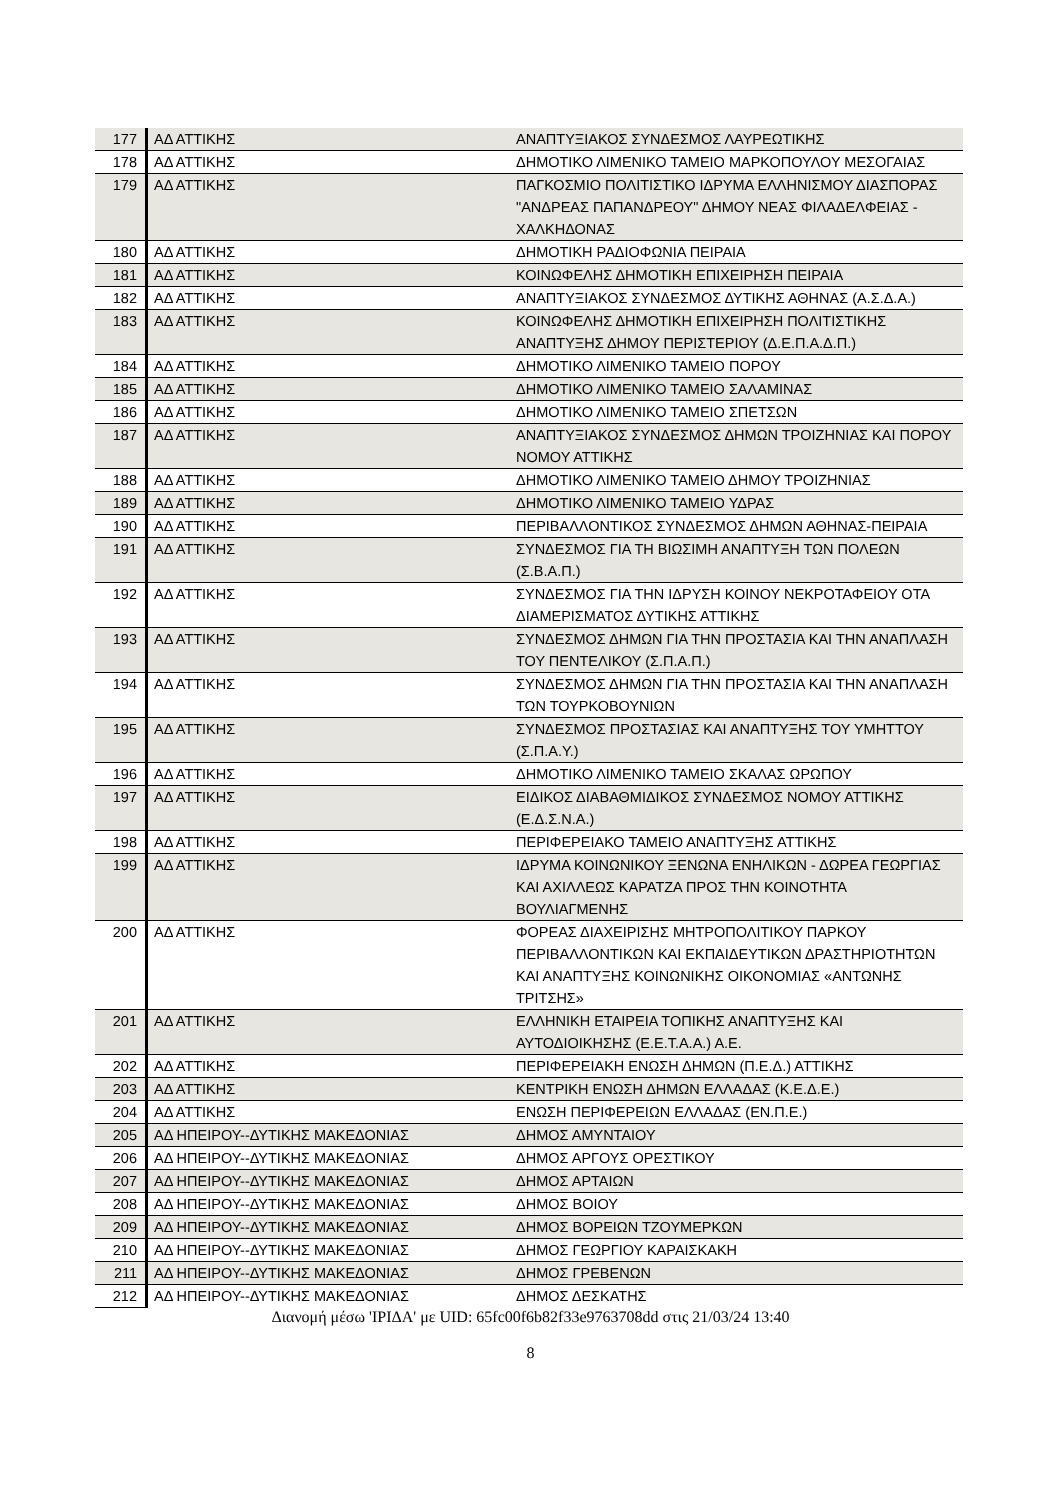| 177 | ΑΔ ΑΤΤΙΚΗΣ | ΑΝΑΠΤΥΞΙΑΚΟΣ ΣΥΝΔΕΣΜΟΣ ΛΑΥΡΕΩΤΙΚΗΣ |
| 178 | ΑΔ ΑΤΤΙΚΗΣ | ΔΗΜΟΤΙΚΟ ΛΙΜΕΝΙΚΟ ΤΑΜΕΙΟ ΜΑΡΚΟΠΟΥΛΟΥ ΜΕΣΟΓΑΙΑΣ |
| 179 | ΑΔ ΑΤΤΙΚΗΣ | ΠΑΓΚΟΣΜΙΟ ΠΟΛΙΤΙΣΤΙΚΟ ΙΔΡΥΜΑ ΕΛΛΗΝΙΣΜΟΥ ΔΙΑΣΠΟΡΑΣ "ΑΝΔΡΕΑΣ ΠΑΠΑΝΔΡΕΟΥ" ΔΗΜΟΥ ΝΕΑΣ ΦΙΛΑΔΕΛΦΕΙΑΣ - ΧΑΛΚΗΔΟΝΑΣ |
| 180 | ΑΔ ΑΤΤΙΚΗΣ | ΔΗΜΟΤΙΚΗ ΡΑΔΙΟΦΩΝΙΑ ΠΕΙΡΑΙΑ |
| 181 | ΑΔ ΑΤΤΙΚΗΣ | ΚΟΙΝΩΦΕΛΗΣ ΔΗΜΟΤΙΚΗ ΕΠΙΧΕΙΡΗΣΗ ΠΕΙΡΑΙΑ |
| 182 | ΑΔ ΑΤΤΙΚΗΣ | ΑΝΑΠΤΥΞΙΑΚΟΣ ΣΥΝΔΕΣΜΟΣ ΔΥΤΙΚΗΣ ΑΘΗΝΑΣ (Α.Σ.Δ.Α.) |
| 183 | ΑΔ ΑΤΤΙΚΗΣ | ΚΟΙΝΩΦΕΛΗΣ ΔΗΜΟΤΙΚΗ ΕΠΙΧΕΙΡΗΣΗ ΠΟΛΙΤΙΣΤΙΚΗΣ ΑΝΑΠΤΥΞΗΣ ΔΗΜΟΥ ΠΕΡΙΣΤΕΡΙΟΥ (Δ.Ε.Π.Α.Δ.Π.) |
| 184 | ΑΔ ΑΤΤΙΚΗΣ | ΔΗΜΟΤΙΚΟ ΛΙΜΕΝΙΚΟ ΤΑΜΕΙΟ ΠΟΡΟΥ |
| 185 | ΑΔ ΑΤΤΙΚΗΣ | ΔΗΜΟΤΙΚΟ ΛΙΜΕΝΙΚΟ ΤΑΜΕΙΟ ΣΑΛΑΜΙΝΑΣ |
| 186 | ΑΔ ΑΤΤΙΚΗΣ | ΔΗΜΟΤΙΚΟ ΛΙΜΕΝΙΚΟ ΤΑΜΕΙΟ ΣΠΕΤΣΩΝ |
| 187 | ΑΔ ΑΤΤΙΚΗΣ | ΑΝΑΠΤΥΞΙΑΚΟΣ ΣΥΝΔΕΣΜΟΣ ΔΗΜΩΝ ΤΡΟΙΖΗΝΙΑΣ ΚΑΙ ΠΟΡΟΥ ΝΟΜΟΥ ΑΤΤΙΚΗΣ |
| 188 | ΑΔ ΑΤΤΙΚΗΣ | ΔΗΜΟΤΙΚΟ ΛΙΜΕΝΙΚΟ ΤΑΜΕΙΟ ΔΗΜΟΥ ΤΡΟΙΖΗΝΙΑΣ |
| 189 | ΑΔ ΑΤΤΙΚΗΣ | ΔΗΜΟΤΙΚΟ ΛΙΜΕΝΙΚΟ ΤΑΜΕΙΟ ΥΔΡΑΣ |
| 190 | ΑΔ ΑΤΤΙΚΗΣ | ΠΕΡΙΒΑΛΛΟΝΤΙΚΟΣ ΣΥΝΔΕΣΜΟΣ ΔΗΜΩΝ ΑΘΗΝΑΣ-ΠΕΙΡΑΙΑ |
| 191 | ΑΔ ΑΤΤΙΚΗΣ | ΣΥΝΔΕΣΜΟΣ ΓΙΑ ΤΗ ΒΙΩΣΙΜΗ ΑΝΑΠΤΥΞΗ ΤΩΝ ΠΟΛΕΩΝ (Σ.Β.Α.Π.) |
| 192 | ΑΔ ΑΤΤΙΚΗΣ | ΣΥΝΔΕΣΜΟΣ ΓΙΑ ΤΗΝ ΙΔΡΥΣΗ ΚΟΙΝΟΥ ΝΕΚΡΟΤΑΦΕΙΟΥ ΟΤΑ ΔΙΑΜΕΡΙΣΜΑΤΟΣ ΔΥΤΙΚΗΣ ΑΤΤΙΚΗΣ |
| 193 | ΑΔ ΑΤΤΙΚΗΣ | ΣΥΝΔΕΣΜΟΣ ΔΗΜΩΝ ΓΙΑ ΤΗΝ ΠΡΟΣΤΑΣΙΑ ΚΑΙ ΤΗΝ ΑΝΑΠΛΑΣΗ ΤΟΥ ΠΕΝΤΕΛΙΚΟΥ (Σ.Π.Α.Π.) |
| 194 | ΑΔ ΑΤΤΙΚΗΣ | ΣΥΝΔΕΣΜΟΣ ΔΗΜΩΝ ΓΙΑ ΤΗΝ ΠΡΟΣΤΑΣΙΑ ΚΑΙ ΤΗΝ ΑΝΑΠΛΑΣΗ ΤΩΝ ΤΟΥΡΚΟΒΟΥΝΙΩΝ |
| 195 | ΑΔ ΑΤΤΙΚΗΣ | ΣΥΝΔΕΣΜΟΣ ΠΡΟΣΤΑΣΙΑΣ ΚΑΙ ΑΝΑΠΤΥΞΗΣ ΤΟΥ ΥΜΗΤΤΟΥ (Σ.Π.Α.Υ.) |
| 196 | ΑΔ ΑΤΤΙΚΗΣ | ΔΗΜΟΤΙΚΟ ΛΙΜΕΝΙΚΟ ΤΑΜΕΙΟ ΣΚΑΛΑΣ ΩΡΩΠΟΥ |
| 197 | ΑΔ ΑΤΤΙΚΗΣ | ΕΙΔΙΚΟΣ ΔΙΑΒΑΘΜΙΔΙΚΟΣ ΣΥΝΔΕΣΜΟΣ ΝΟΜΟΥ ΑΤΤΙΚΗΣ (Ε.Δ.Σ.Ν.Α.) |
| 198 | ΑΔ ΑΤΤΙΚΗΣ | ΠΕΡΙΦΕΡΕΙΑΚΟ ΤΑΜΕΙΟ ΑΝΑΠΤΥΞΗΣ ΑΤΤΙΚΗΣ |
| 199 | ΑΔ ΑΤΤΙΚΗΣ | ΙΔΡΥΜΑ ΚΟΙΝΩΝΙΚΟΥ ΞΕΝΩΝΑ ΕΝΗΛΙΚΩΝ - ΔΩΡΕΑ ΓΕΩΡΓΙΑΣ ΚΑΙ ΑΧΙΛΛΕΩΣ ΚΑΡΑΤΖΑ ΠΡΟΣ ΤΗΝ ΚΟΙΝΟΤΗΤΑ ΒΟΥΛΙΑΓΜΕΝΗΣ |
| 200 | ΑΔ ΑΤΤΙΚΗΣ | ΦΟΡΕΑΣ ΔΙΑΧΕΙΡΙΣΗΣ ΜΗΤΡΟΠΟΛΙΤΙΚΟΥ ΠΑΡΚΟΥ ΠΕΡΙΒΑΛΛΟΝΤΙΚΩΝ ΚΑΙ ΕΚΠΑΙΔΕΥΤΙΚΩΝ ΔΡΑΣΤΗΡΙΟΤΗΤΩΝ ΚΑΙ ΑΝΑΠΤΥΞΗΣ ΚΟΙΝΩΝΙΚΗΣ ΟΙΚΟΝΟΜΙΑΣ «ΑΝΤΩΝΗΣ ΤΡΙΤΣΗΣ» |
| 201 | ΑΔ ΑΤΤΙΚΗΣ | ΕΛΛΗΝΙΚΗ ΕΤΑΙΡΕΙΑ ΤΟΠΙΚΗΣ ΑΝΑΠΤΥΞΗΣ ΚΑΙ ΑΥΤΟΔΙΟΙΚΗΣΗΣ (Ε.Ε.Τ.Α.Α.) Α.Ε. |
| 202 | ΑΔ ΑΤΤΙΚΗΣ | ΠΕΡΙΦΕΡΕΙΑΚΗ ΕΝΩΣΗ ΔΗΜΩΝ (Π.Ε.Δ.) ΑΤΤΙΚΗΣ |
| 203 | ΑΔ ΑΤΤΙΚΗΣ | ΚΕΝΤΡΙΚΗ ΕΝΩΣΗ ΔΗΜΩΝ ΕΛΛΑΔΑΣ (Κ.Ε.Δ.Ε.) |
| 204 | ΑΔ ΑΤΤΙΚΗΣ | ΕΝΩΣΗ ΠΕΡΙΦΕΡΕΙΩΝ ΕΛΛΑΔΑΣ (ΕΝ.Π.Ε.) |
| 205 | ΑΔ ΗΠΕΙΡΟΥ--ΔΥΤΙΚΗΣ ΜΑΚΕΔΟΝΙΑΣ | ΔΗΜΟΣ ΑΜΥΝΤΑΙΟΥ |
| 206 | ΑΔ ΗΠΕΙΡΟΥ--ΔΥΤΙΚΗΣ ΜΑΚΕΔΟΝΙΑΣ | ΔΗΜΟΣ ΑΡΓΟΥΣ ΟΡΕΣΤΙΚΟΥ |
| 207 | ΑΔ ΗΠΕΙΡΟΥ--ΔΥΤΙΚΗΣ ΜΑΚΕΔΟΝΙΑΣ | ΔΗΜΟΣ ΑΡΤΑΙΩΝ |
| 208 | ΑΔ ΗΠΕΙΡΟΥ--ΔΥΤΙΚΗΣ ΜΑΚΕΔΟΝΙΑΣ | ΔΗΜΟΣ ΒΟΙΟΥ |
| 209 | ΑΔ ΗΠΕΙΡΟΥ--ΔΥΤΙΚΗΣ ΜΑΚΕΔΟΝΙΑΣ | ΔΗΜΟΣ ΒΟΡΕΙΩΝ ΤΖΟΥΜΕΡΚΩΝ |
| 210 | ΑΔ ΗΠΕΙΡΟΥ--ΔΥΤΙΚΗΣ ΜΑΚΕΔΟΝΙΑΣ | ΔΗΜΟΣ ΓΕΩΡΓΙΟΥ ΚΑΡΑΙΣΚΑΚΗ |
| 211 | ΑΔ ΗΠΕΙΡΟΥ--ΔΥΤΙΚΗΣ ΜΑΚΕΔΟΝΙΑΣ | ΔΗΜΟΣ ΓΡΕΒΕΝΩΝ |
| 212 | ΑΔ ΗΠΕΙΡΟΥ--ΔΥΤΙΚΗΣ ΜΑΚΕΔΟΝΙΑΣ | ΔΗΜΟΣ ΔΕΣΚΑΤΗΣ |
Διανομή μέσω 'ΙΡΙΔΑ' με UID: 65fc00f6b82f33e9763708dd στις 21/03/24 13:40
8